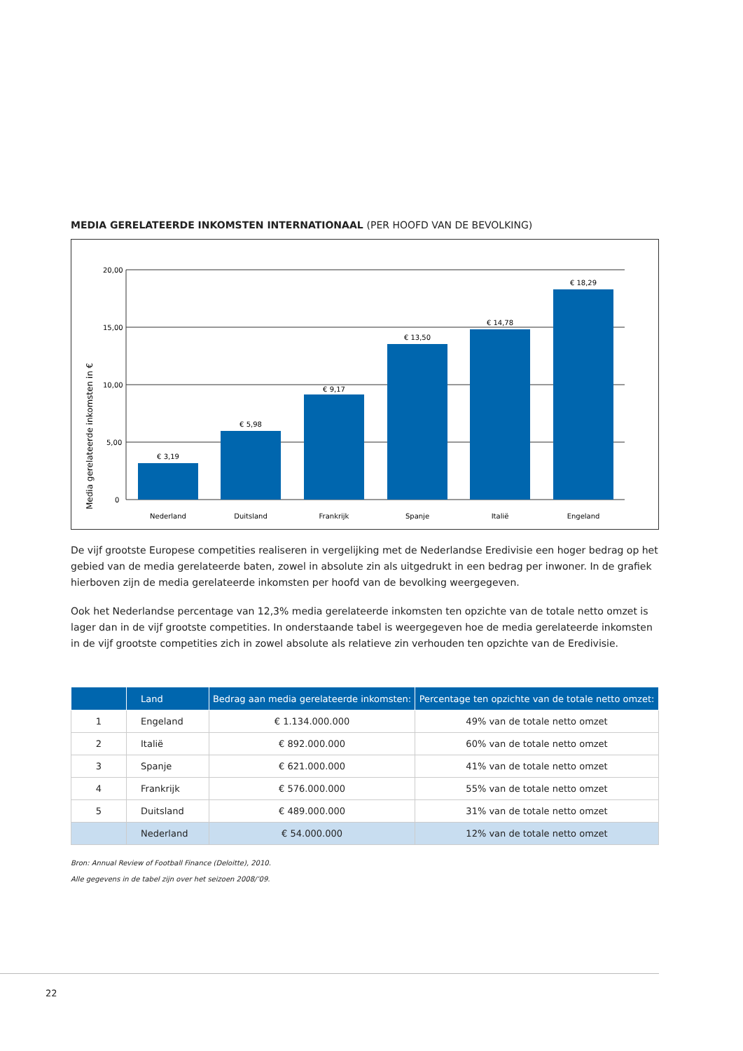MEDIA GERELATEERDE INKOMSTEN INTERNATIONAAL (PER HOOFD VAN DE BEVOLKING)
Media gerelateerde inkomsten in €
20,00
15,00
10,00
5,00
0
€ 3,19
€ 5,98
€ 9,17
€ 13,50
€ 14,78
€ 18,29
Nederland
Duitsland
Frankrijk
Spanje
Italië
Engeland
De vijf grootste Europese competities realiseren in vergelijking met de Nederlandse Eredivisie een hoger bedrag op het gebied van de media gerelateerde baten, zowel in absolute zin als uitgedrukt in een bedrag per inwoner. In de grafiek hierboven zijn de media gerelateerde inkomsten per hoofd van de bevolking weergegeven.
Ook het Nederlandse percentage van 12,3% media gerelateerde inkomsten ten opzichte van de totale netto omzet is lager dan in de vijf grootste competities. In onderstaande tabel is weergegeven hoe de media gerelateerde inkomsten in de vijf grootste competities zich in zowel absolute als relatieve zin verhouden ten opzichte van de Eredivisie.
| | Land | Bedrag aan media gerelateerde inkomsten: | Percentage ten opzichte van de totale netto omzet: |
| --- | --- | --- | --- |
| 1 | Engeland | € 1.134.000.000 | 49% van de totale netto omzet |
| 2 | Italië | € 892.000.000 | 60% van de totale netto omzet |
| 3 | Spanje | € 621.000.000 | 41% van de totale netto omzet |
| 4 | Frankrijk | € 576.000.000 | 55% van de totale netto omzet |
| 5 | Duitsland | € 489.000.000 | 31% van de totale netto omzet |
| | Nederland | € 54.000.000 | 12% van de totale netto omzet |
Bron: Annual Review of Football Finance (Deloitte), 2010.
Alle gegevens in de tabel zijn over het seizoen 2008/’09.
22